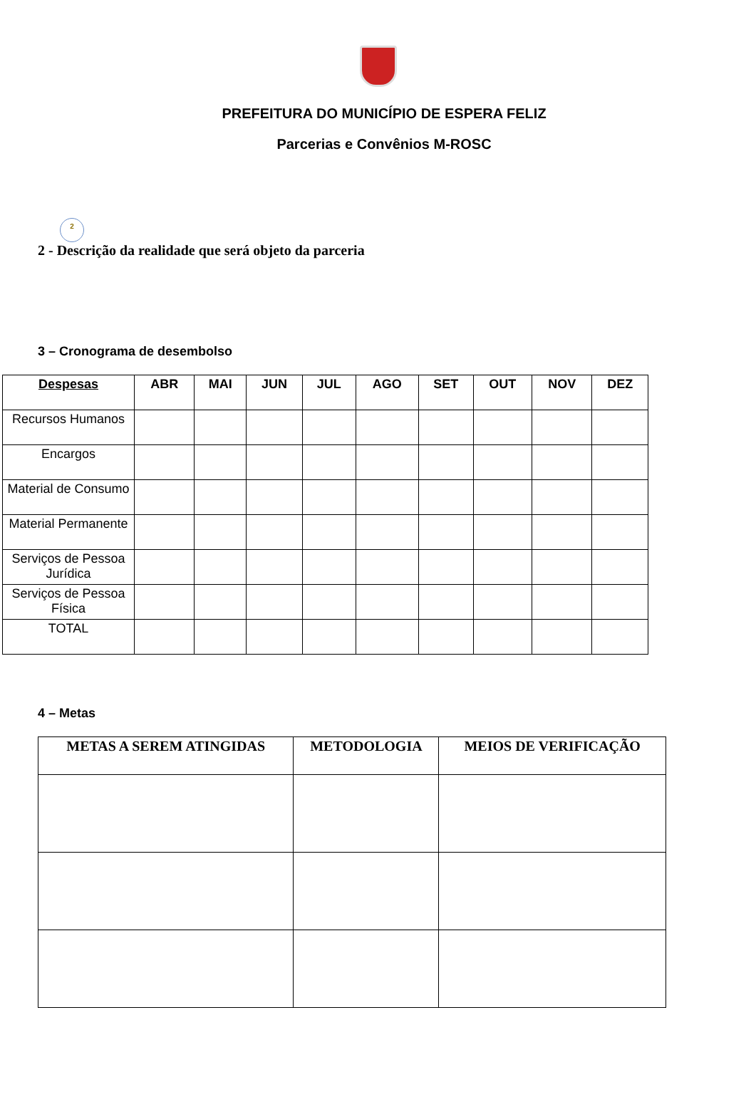PREFEITURA DO MUNICÍPIO DE ESPERA FELIZ
Parcerias e Convênios M-ROSC
2
2 - Descrição da realidade que será objeto da parceria
3 – Cronograma de desembolso
| Despesas | ABR | MAI | JUN | JUL | AGO | SET | OUT | NOV | DEZ |
| --- | --- | --- | --- | --- | --- | --- | --- | --- | --- |
| Recursos Humanos | | | | | | | | | |
| Encargos | | | | | | | | | |
| Material de Consumo | | | | | | | | | |
| Material Permanente | | | | | | | | | |
| Serviços de Pessoa Jurídica | | | | | | | | | |
| Serviços de Pessoa Física | | | | | | | | | |
| TOTAL | | | | | | | | | |
4 – Metas
| METAS A SEREM ATINGIDAS | METODOLOGIA | MEIOS DE VERIFICAÇÃO |
| --- | --- | --- |